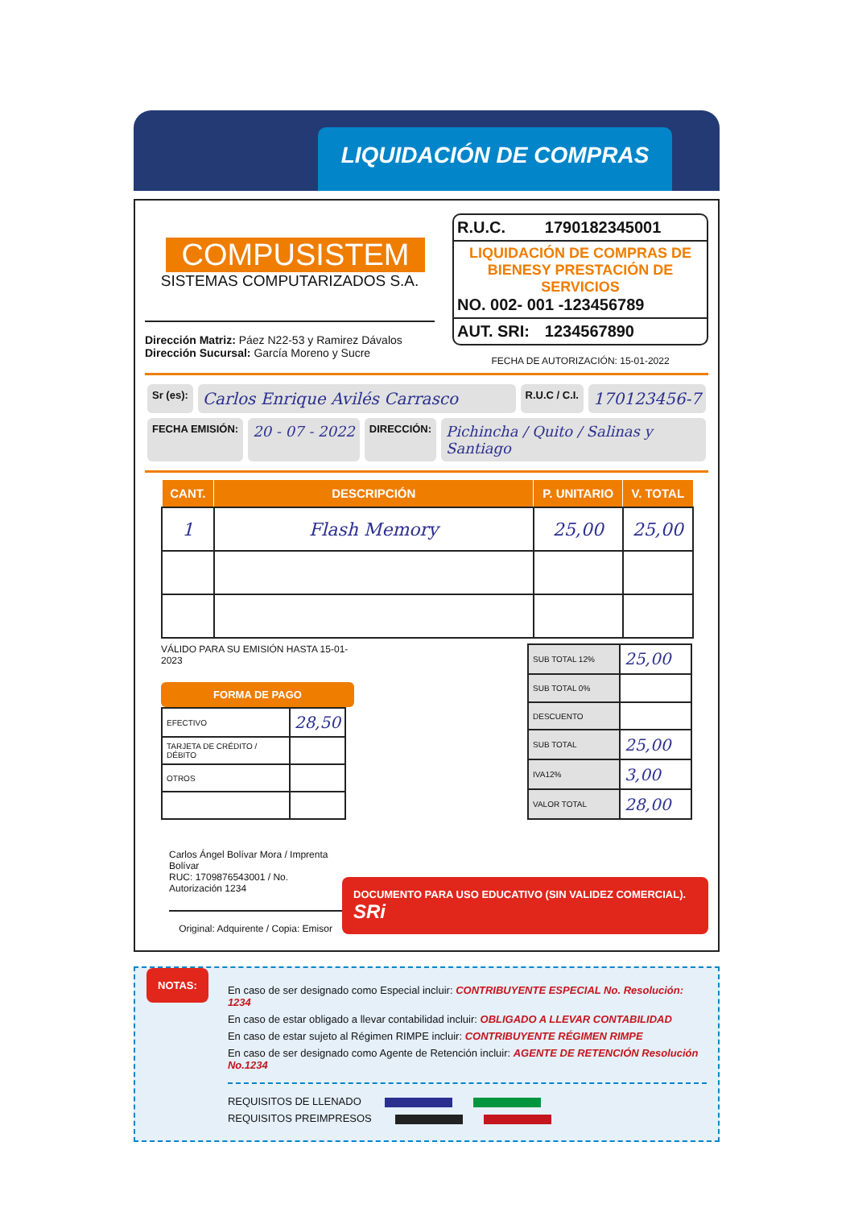LIQUIDACIÓN DE COMPRAS
COMPUSISTEM
SISTEMAS COMPUTARIZADOS S.A.
Dirección Matriz: Páez N22-53 y Ramirez Dávalos
Dirección Sucursal: García Moreno y Sucre
| R.U.C. | 1790182345001 |
| LIQUIDACIÓN DE COMPRAS DE BIENESY PRESTACIÓN DE SERVICIOS NO. 002- 001 -123456789 | |
| AUT. SRI: | 1234567890 |
FECHA DE AUTORIZACIÓN: 15-01-2022
Sr (es): Carlos Enrique Avilés Carrasco R.U.C / C.I. 170123456-7
FECHA EMISIÓN: 20 - 07 - 2022 DIRECCIÓN: Pichincha / Quito / Salinas y Santiago
| CANT. | DESCRIPCIÓN | P. UNITARIO | V. TOTAL |
| --- | --- | --- | --- |
| 1 | Flash Memory | 25,00 | 25,00 |
VÁLIDO PARA SU EMISIÓN HASTA 15-01-2023
FORMA DE PAGO
| EFECTIVO | 28,50 |
| TARJETA DE CRÉDITO / DÉBITO | |
| OTROS | |
| SUB TOTAL 12% | 25,00 |
| SUB TOTAL 0% | |
| DESCUENTO | |
| SUB TOTAL | 25,00 |
| IVA12% | 3,00 |
| VALOR TOTAL | 28,00 |
Carlos Ángel Bolívar Mora / Imprenta Bolívar
RUC: 1709876543001 / No. Autorización 1234
Original: Adquirente / Copia: Emisor
DOCUMENTO PARA USO EDUCATIVO (SIN VALIDEZ COMERCIAL). SRi
NOTAS:
En caso de ser designado como Especial incluir: CONTRIBUYENTE ESPECIAL No. Resolución: 1234
En caso de estar obligado a llevar contabilidad incluir: OBLIGADO A LLEVAR CONTABILIDAD
En caso de estar sujeto al Régimen RIMPE incluir: CONTRIBUYENTE RÉGIMEN RIMPE
En caso de ser designado como Agente de Retención incluir: AGENTE DE RETENCIÓN Resolución No.1234
REQUISITOS DE LLENADO
REQUISITOS PREIMPRESOS